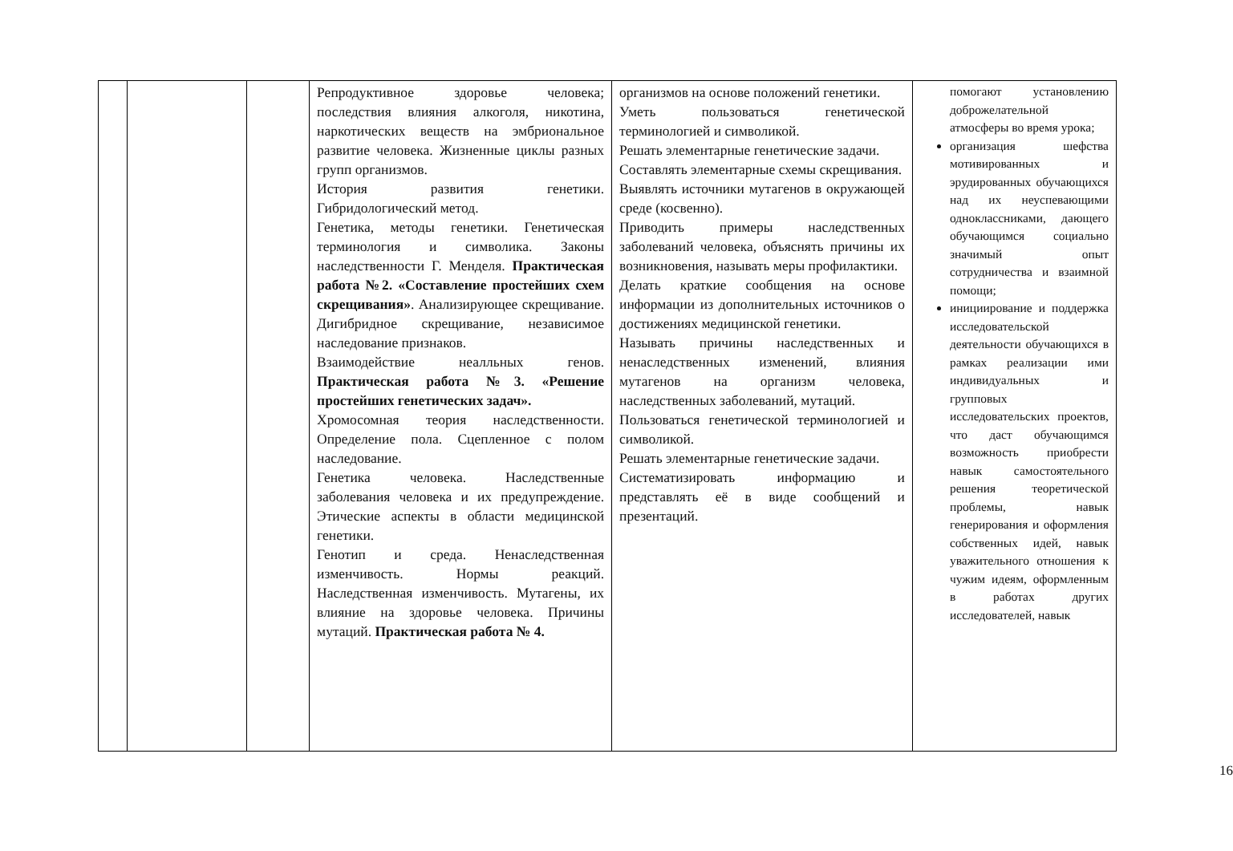| | | | Репродуктивное здоровье человека; последствия влияния алкоголя, никотина, наркотических веществ на эмбриональное развитие человека. Жизненные циклы разных групп организмов. История развития генетики. Гибридологический метод. Генетика, методы генетики. Генетическая терминология и символика. Законы наследственности Г. Менделя. Практическая работа №2. «Составление простейших схем скрещивания» . Анализирующее скрещивание. Дигибридное скрещивание, независимое наследование признаков. Взаимодействие неалльных генов. Практическая работа №3. «Решение простейших генетических задач». Хромосомная теория наследственности. Определение пола. Сцепленное с полом наследование. Генетика человека. Наследственные заболевания человека и их предупреждение. Этические аспекты в области медицинской генетики. Генотип и среда. Ненаследственная изменчивость. Нормы реакций. Наследственная изменчивость. Мутагены, их влияние на здоровье человека. Причины мутаций. Практическая работа № 4. | организмов на основе положений генетики. Уметь пользоваться генетической терминологией и символикой. Решать элементарные генетические задачи. Составлять элементарные схемы скрещивания. Выявлять источники мутагенов в окружающей среде (косвенно). Приводить примеры наследственных заболеваний человека, объяснять причины их возникновения, называть меры профилактики. Делать краткие сообщения на основе информации из дополнительных источников о достижениях медицинской генетики. Называть причины наследственных и ненаследственных изменений, влияния мутагенов на организм человека, наследственных заболеваний, мутаций. Пользоваться генетической терминологией и символикой. Решать элементарные генетические задачи. Систематизировать информацию и представлять её в виде сообщений и презентаций. | помогают установлению доброжелательной атмосферы во время урока; организация шефства мотивированных и эрудированных обучающихся над их неуспевающими одноклассниками, дающего обучающимся социально значимый опыт сотрудничества и взаимной помощи; инициирование и поддержка исследовательской деятельности обучающихся в рамках реализации ими индивидуальных и групповых исследовательских проектов, что даст обучающимся возможность приобрести навык самостоятельного решения теоретической проблемы, навык генерирования и оформления собственных идей, навык уважительного отношения к чужим идеям, оформленным в работах других исследователей, навык |
16